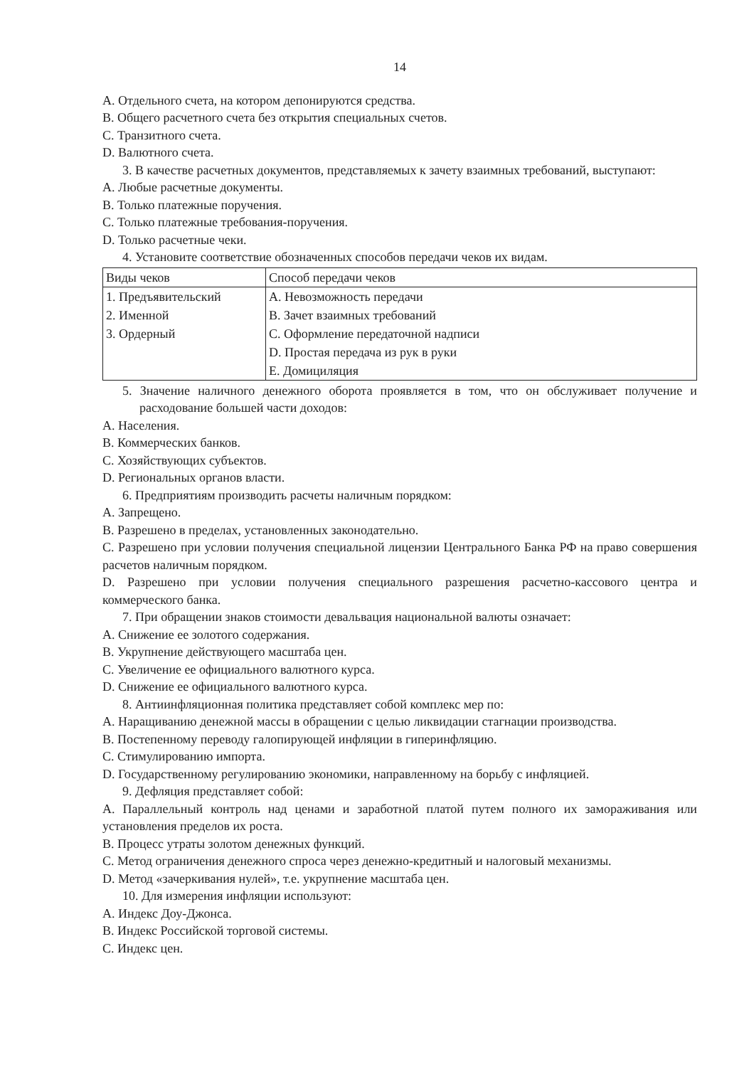14
A. Отдельного счета, на котором депонируются средства.
B. Общего расчетного счета без открытия специальных счетов.
C. Транзитного счета.
D. Валютного счета.
3. В качестве расчетных документов, представляемых к зачету взаимных требований, выступают:
A. Любые расчетные документы.
B. Только платежные поручения.
C. Только платежные требования-поручения.
D. Только расчетные чеки.
4. Установите соответствие обозначенных способов передачи чеков их видам.
| Виды чеков | Способ передачи чеков |
| 1. Предъявительский 2. Именной 3. Ордерный | A. Невозможность передачи B. Зачет взаимных требований C. Оформление передаточной надписи D. Простая передача из рук в руки E. Домициляция |
5. Значение наличного денежного оборота проявляется в том, что он обслуживает получение и расходование большей части доходов:
A. Населения.
B. Коммерческих банков.
C. Хозяйствующих субъектов.
D. Региональных органов власти.
6. Предприятиям производить расчеты наличным порядком:
A. Запрещено.
B. Разрешено в пределах, установленных законодательно.
C. Разрешено при условии получения специальной лицензии Центрального Банка РФ на право совершения расчетов наличным порядком.
D. Разрешено при условии получения специального разрешения расчетно-кассового центра и коммерческого банка.
7. При обращении знаков стоимости девальвация национальной валюты означает:
A. Снижение ее золотого содержания.
B. Укрупнение действующего масштаба цен.
C. Увеличение ее официального валютного курса.
D. Снижение ее официального валютного курса.
8. Антиинфляционная политика представляет собой комплекс мер по:
A. Наращиванию денежной массы в обращении с целью ликвидации стагнации производства.
B. Постепенному переводу галопирующей инфляции в гиперинфляцию.
C. Стимулированию импорта.
D. Государственному регулированию экономики, направленному на борьбу с инфляцией.
9. Дефляция представляет собой:
A. Параллельный контроль над ценами и заработной платой путем полного их замораживания или установления пределов их роста.
B. Процесс утраты золотом денежных функций.
C. Метод ограничения денежного спроса через денежно-кредитный и налоговый механизмы.
D. Метод «зачеркивания нулей», т.е. укрупнение масштаба цен.
10. Для измерения инфляции используют:
A. Индекс Доу-Джонса.
B. Индекс Российской торговой системы.
C. Индекс цен.